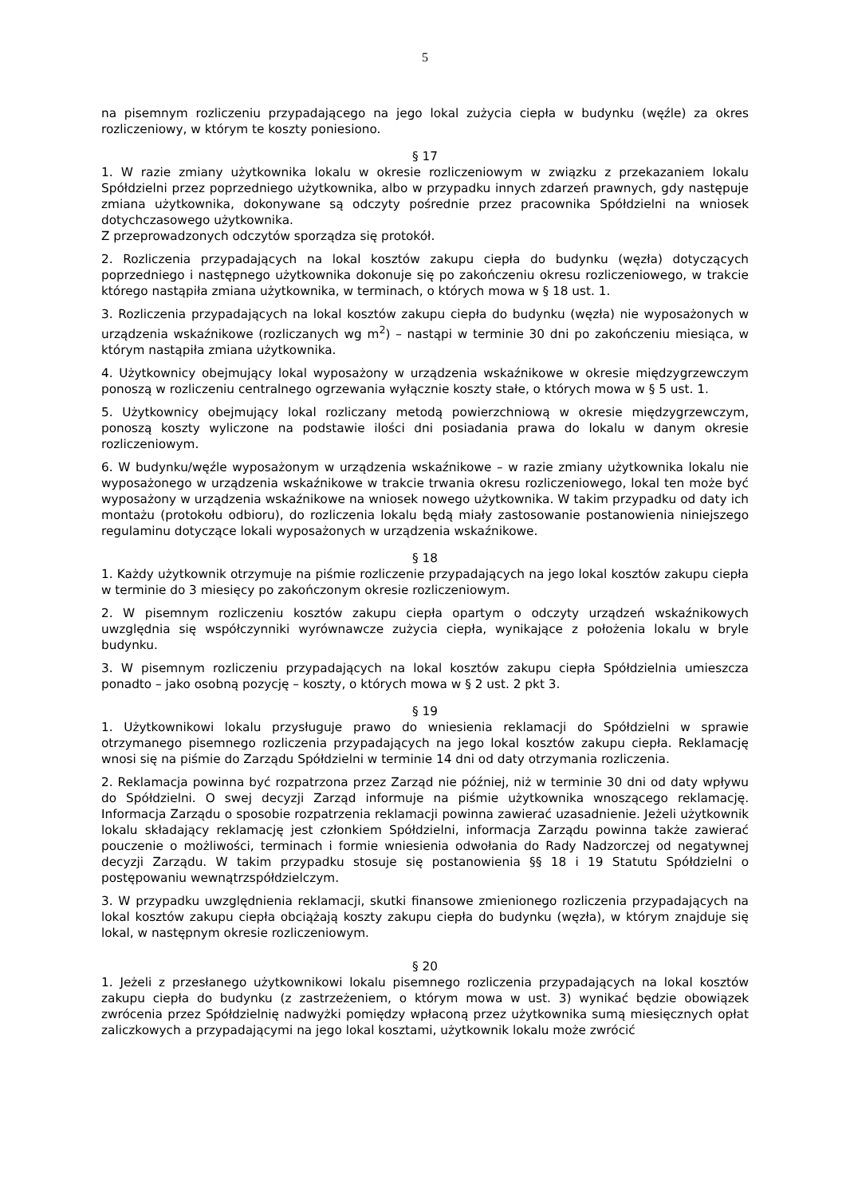5
na pisemnym rozliczeniu przypadającego na jego lokal zużycia ciepła w budynku (węźle) za okres rozliczeniowy, w którym te koszty poniesiono.
§ 17
1. W razie zmiany użytkownika lokalu w okresie rozliczeniowym w związku z przekazaniem lokalu Spółdzielni przez poprzedniego użytkownika, albo w przypadku innych zdarzeń prawnych, gdy następuje zmiana użytkownika, dokonywane są odczyty pośrednie przez pracownika Spółdzielni na wniosek dotychczasowego użytkownika.
Z przeprowadzonych odczytów sporządza się protokół.
2. Rozliczenia przypadających na lokal kosztów zakupu ciepła do budynku (węzła) dotyczących poprzedniego i następnego użytkownika dokonuje się po zakończeniu okresu rozliczeniowego, w trakcie którego nastąpiła zmiana użytkownika, w terminach, o których mowa w § 18 ust. 1.
3. Rozliczenia przypadających na lokal kosztów zakupu ciepła do budynku (węzła) nie wyposażonych w urządzenia wskaźnikowe (rozliczanych wg m<sup>2</sup>) – nastąpi w terminie 30 dni po zakończeniu miesiąca, w którym nastąpiła zmiana użytkownika.
4. Użytkownicy obejmujący lokal wyposażony w urządzenia wskaźnikowe w okresie międzygrzewczym ponoszą w rozliczeniu centralnego ogrzewania wyłącznie koszty stałe, o których mowa w § 5 ust. 1.
5. Użytkownicy obejmujący lokal rozliczany metodą powierzchniową w okresie międzygrzewczym, ponoszą koszty wyliczone na podstawie ilości dni posiadania prawa do lokalu w danym okresie rozliczeniowym.
6. W budynku/węźle wyposażonym w urządzenia wskaźnikowe – w razie zmiany użytkownika lokalu nie wyposażonego w urządzenia wskaźnikowe w trakcie trwania okresu rozliczeniowego, lokal ten może być wyposażony w urządzenia wskaźnikowe na wniosek nowego użytkownika. W takim przypadku od daty ich montażu (protokołu odbioru), do rozliczenia lokalu będą miały zastosowanie postanowienia niniejszego regulaminu dotyczące lokali wyposażonych w urządzenia wskaźnikowe.
§ 18
1. Każdy użytkownik otrzymuje na piśmie rozliczenie przypadających na jego lokal kosztów zakupu ciepła w terminie do 3 miesięcy po zakończonym okresie rozliczeniowym.
2. W pisemnym rozliczeniu kosztów zakupu ciepła opartym o odczyty urządzeń wskaźnikowych uwzględnia się współczynniki wyrównawcze zużycia ciepła, wynikające z położenia lokalu w bryle budynku.
3. W pisemnym rozliczeniu przypadających na lokal kosztów zakupu ciepła Spółdzielnia umieszcza ponadto – jako osobną pozycję – koszty, o których mowa w § 2 ust. 2 pkt 3.
§ 19
1. Użytkownikowi lokalu przysługuje prawo do wniesienia reklamacji do Spółdzielni w sprawie otrzymanego pisemnego rozliczenia przypadających na jego lokal kosztów zakupu ciepła. Reklamację wnosi się na piśmie do Zarządu Spółdzielni w terminie 14 dni od daty otrzymania rozliczenia.
2. Reklamacja powinna być rozpatrzona przez Zarząd nie później, niż w terminie 30 dni od daty wpływu do Spółdzielni. O swej decyzji Zarząd informuje na piśmie użytkownika wnoszącego reklamację. Informacja Zarządu o sposobie rozpatrzenia reklamacji powinna zawierać uzasadnienie. Jeżeli użytkownik lokalu składający reklamację jest członkiem Spółdzielni, informacja Zarządu powinna także zawierać pouczenie o możliwości, terminach i formie wniesienia odwołania do Rady Nadzorczej od negatywnej decyzji Zarządu. W takim przypadku stosuje się postanowienia §§ 18 i 19 Statutu Spółdzielni o postępowaniu wewnątrzspółdzielczym.
3. W przypadku uwzględnienia reklamacji, skutki finansowe zmienionego rozliczenia przypadających na lokal kosztów zakupu ciepła obciążają koszty zakupu ciepła do budynku (węzła), w którym znajduje się lokal, w następnym okresie rozliczeniowym.
§ 20
1. Jeżeli z przesłanego użytkownikowi lokalu pisemnego rozliczenia przypadających na lokal kosztów zakupu ciepła do budynku (z zastrzeżeniem, o którym mowa w ust. 3) wynikać będzie obowiązek zwrócenia przez Spółdzielnię nadwyżki pomiędzy wpłaconą przez użytkownika sumą miesięcznych opłat zaliczkowych a przypadającymi na jego lokal kosztami, użytkownik lokalu może zwrócić